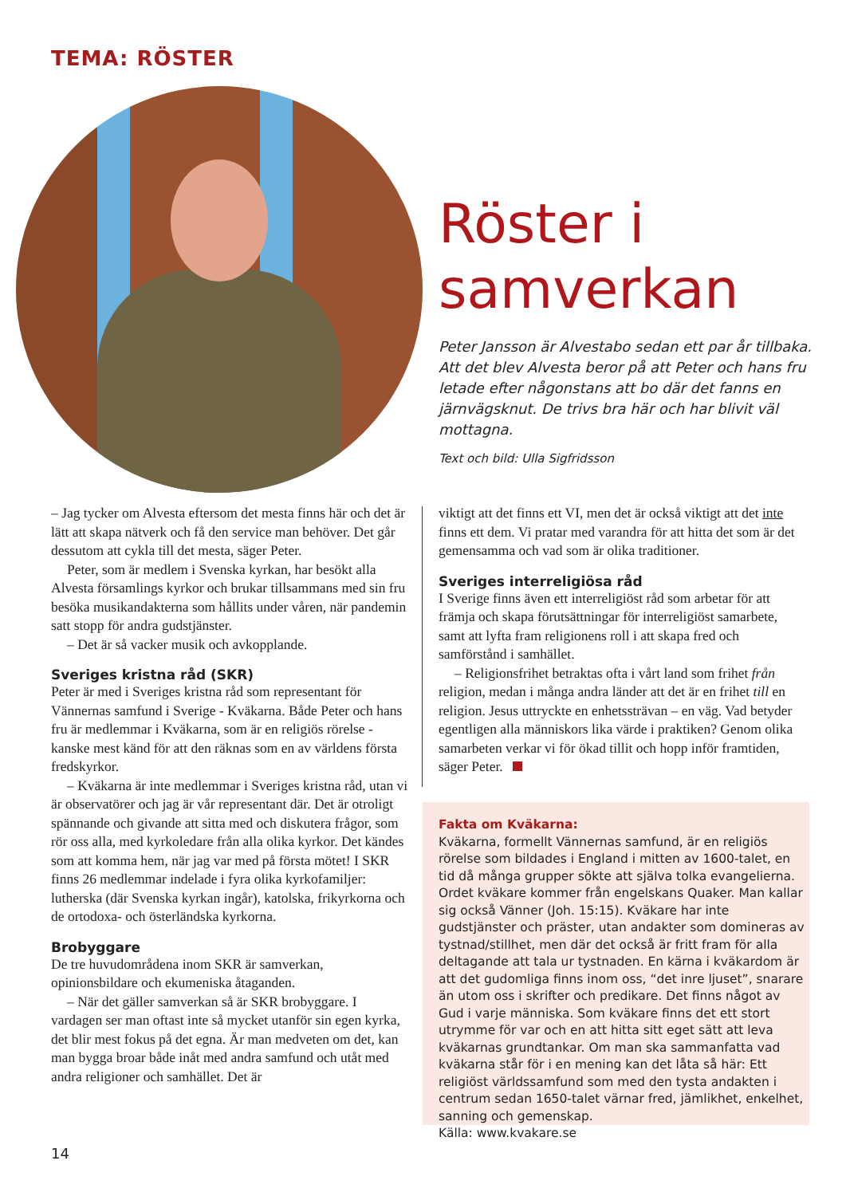TEMA: RÖSTER
Röster i samverkan
Peter Jansson är Alvestabo sedan ett par år tillbaka. Att det blev Alvesta beror på att Peter och hans fru letade efter någonstans att bo där det fanns en järnvägsknut. De trivs bra här och har blivit väl mottagna.
Text och bild: Ulla Sigfridsson
– Jag tycker om Alvesta eftersom det mesta finns här och det är lätt att skapa nätverk och få den service man behöver. Det går dessutom att cykla till det mesta, säger Peter.
Peter, som är medlem i Svenska kyrkan, har besökt alla Alvesta församlings kyrkor och brukar tillsammans med sin fru besöka musikandakterna som hållits under våren, när pandemin satt stopp för andra gudstjänster.
– Det är så vacker musik och avkopplande.
Sveriges kristna råd (SKR)
Peter är med i Sveriges kristna råd som representant för Vännernas samfund i Sverige - Kväkarna. Både Peter och hans fru är medlemmar i Kväkarna, som är en religiös rörelse - kanske mest känd för att den räknas som en av världens första fredskyrkor.
– Kväkarna är inte medlemmar i Sveriges kristna råd, utan vi är observatörer och jag är vår representant där. Det är otroligt spännande och givande att sitta med och diskutera frågor, som rör oss alla, med kyrkoledare från alla olika kyrkor. Det kändes som att komma hem, när jag var med på första mötet! I SKR finns 26 medlemmar indelade i fyra olika kyrkofamiljer: lutherska (där Svenska kyrkan ingår), katolska, frikyrkorna och de ortodoxa- och österländska kyrkorna.
Brobyggare
De tre huvudområdena inom SKR är samverkan, opinionsbildare och ekumeniska åtaganden.
– När det gäller samverkan så är SKR brobyggare. I vardagen ser man oftast inte så mycket utanför sin egen kyrka, det blir mest fokus på det egna. Är man medveten om det, kan man bygga broar både inåt med andra samfund och utåt med andra religioner och samhället. Det är
viktigt att det finns ett VI, men det är också viktigt att det inte finns ett dem. Vi pratar med varandra för att hitta det som är det gemensamma och vad som är olika traditioner.
Sveriges interreligiösa råd
I Sverige finns även ett interreligiöst råd som arbetar för att främja och skapa förutsättningar för interreligiöst samarbete, samt att lyfta fram religionens roll i att skapa fred och samförstånd i samhället.
– Religionsfrihet betraktas ofta i vårt land som frihet från religion, medan i många andra länder att det är en frihet till en religion. Jesus uttryckte en enhetssträvan – en väg. Vad betyder egentligen alla människors lika värde i praktiken? Genom olika samarbeten verkar vi för ökad tillit och hopp inför framtiden, säger Peter.
Fakta om Kväkarna:
Kväkarna, formellt Vännernas samfund, är en religiös rörelse som bildades i England i mitten av 1600-talet, en tid då många grupper sökte att själva tolka evangelierna. Ordet kväkare kommer från engelskans Quaker. Man kallar sig också Vänner (Joh. 15:15). Kväkare har inte gudstjänster och präster, utan andakter som domineras av tystnad/stillhet, men där det också är fritt fram för alla deltagande att tala ur tystnaden. En kärna i kväkardom är att det gudomliga finns inom oss, “det inre ljuset”, snarare än utom oss i skrifter och predikare. Det finns något av Gud i varje människa. Som kväkare finns det ett stort utrymme för var och en att hitta sitt eget sätt att leva kväkarnas grundtankar. Om man ska sammanfatta vad kväkarna står för i en mening kan det låta så här: Ett religiöst världssamfund som med den tysta andakten i centrum sedan 1650-talet värnar fred, jämlikhet, enkelhet, sanning och gemenskap.
Källa: www.kvakare.se
14